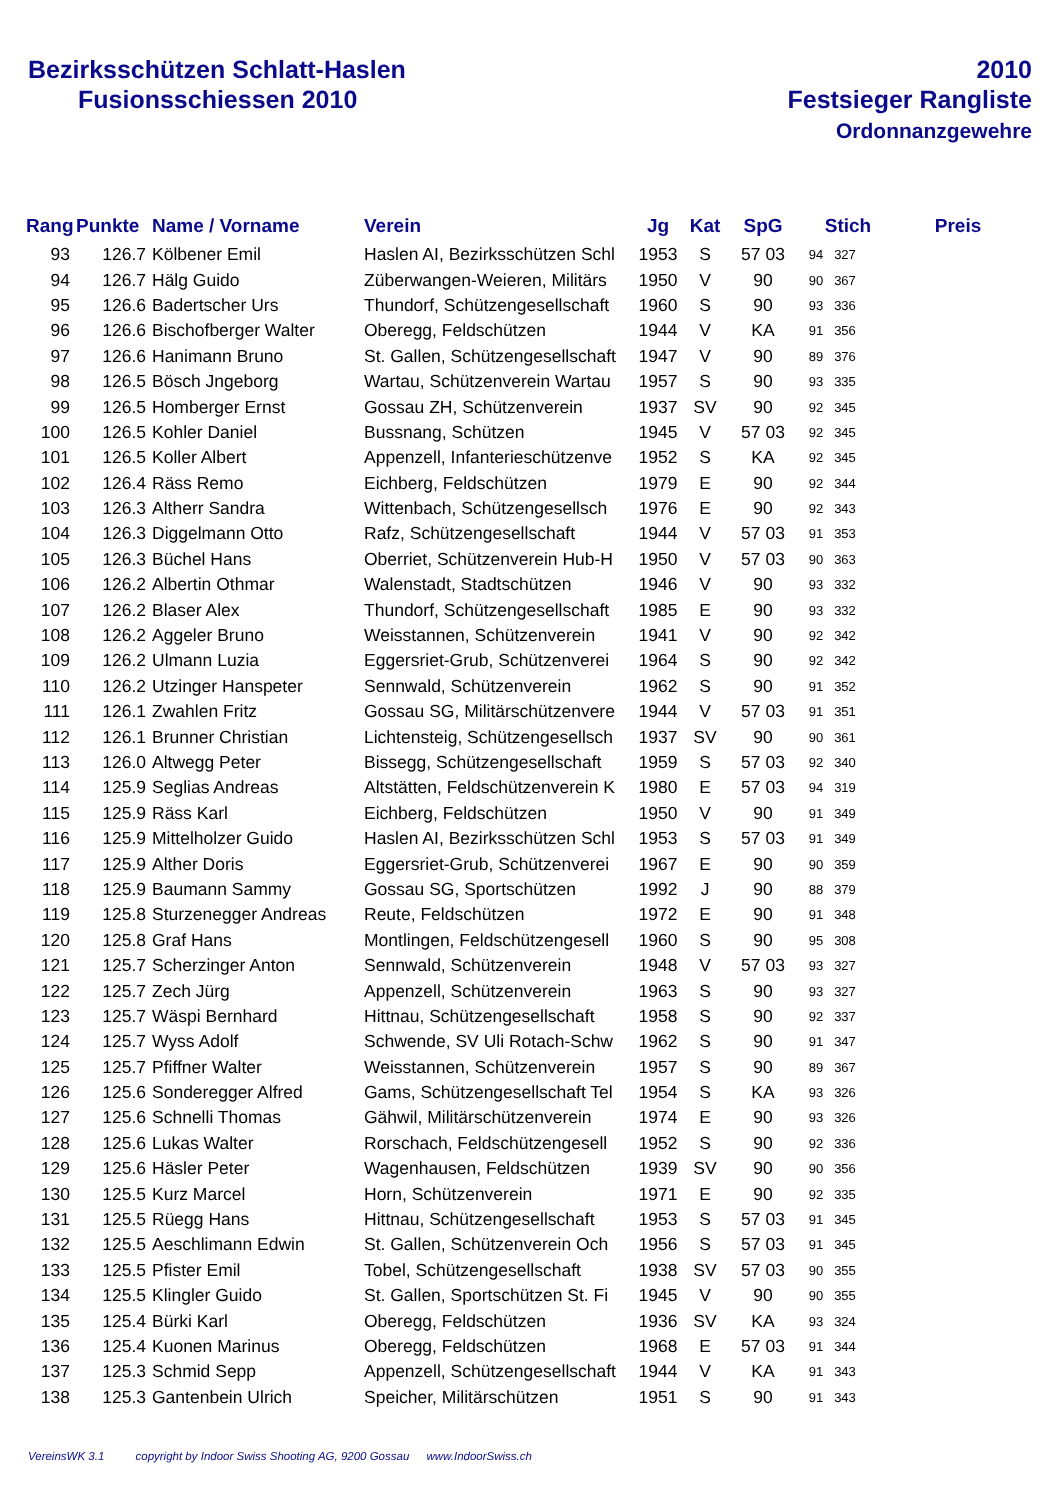Bezirksschützen Schlatt-Haslen
Fusionsschiessen 2010
2010
Festsieger Rangliste
Ordonnanzgewehre
| Rang | Punkte | Name / Vorname | Verein | Jg | Kat | SpG | Stich | Preis |
| --- | --- | --- | --- | --- | --- | --- | --- | --- |
| 93 | 126.7 | Kölbener Emil | Haslen AI, Bezirksschützen Schl | 1953 | S | 57 03 | 94 327 | |
| 94 | 126.7 | Hälg Guido | Züberwangen-Weieren, Militärs | 1950 | V | 90 | 90 367 | |
| 95 | 126.6 | Badertscher Urs | Thundorf, Schützengesellschaft | 1960 | S | 90 | 93 336 | |
| 96 | 126.6 | Bischofberger Walter | Oberegg, Feldschützen | 1944 | V | KA | 91 356 | |
| 97 | 126.6 | Hanimann Bruno | St. Gallen, Schützengesellschaft | 1947 | V | 90 | 89 376 | |
| 98 | 126.5 | Bösch Jngeborg | Wartau, Schützenverein Wartau | 1957 | S | 90 | 93 335 | |
| 99 | 126.5 | Homberger Ernst | Gossau ZH, Schützenverein | 1937 | SV | 90 | 92 345 | |
| 100 | 126.5 | Kohler Daniel | Bussnang, Schützen | 1945 | V | 57 03 | 92 345 | |
| 101 | 126.5 | Koller Albert | Appenzell, Infanterieschützenve | 1952 | S | KA | 92 345 | |
| 102 | 126.4 | Räss Remo | Eichberg, Feldschützen | 1979 | E | 90 | 92 344 | |
| 103 | 126.3 | Altherr Sandra | Wittenbach, Schützengesellsch | 1976 | E | 90 | 92 343 | |
| 104 | 126.3 | Diggelmann Otto | Rafz, Schützengesellschaft | 1944 | V | 57 03 | 91 353 | |
| 105 | 126.3 | Büchel Hans | Oberriet, Schützenverein Hub-H | 1950 | V | 57 03 | 90 363 | |
| 106 | 126.2 | Albertin Othmar | Walenstadt, Stadtschützen | 1946 | V | 90 | 93 332 | |
| 107 | 126.2 | Blaser Alex | Thundorf, Schützengesellschaft | 1985 | E | 90 | 93 332 | |
| 108 | 126.2 | Aggeler Bruno | Weisstannen, Schützenverein | 1941 | V | 90 | 92 342 | |
| 109 | 126.2 | Ulmann Luzia | Eggersriet-Grub, Schützenverei | 1964 | S | 90 | 92 342 | |
| 110 | 126.2 | Utzinger Hanspeter | Sennwald, Schützenverein | 1962 | S | 90 | 91 352 | |
| 111 | 126.1 | Zwahlen Fritz | Gossau SG, Militärschützenvere | 1944 | V | 57 03 | 91 351 | |
| 112 | 126.1 | Brunner Christian | Lichtensteig, Schützengesellsch | 1937 | SV | 90 | 90 361 | |
| 113 | 126.0 | Altwegg Peter | Bissegg, Schützengesellschaft | 1959 | S | 57 03 | 92 340 | |
| 114 | 125.9 | Seglias Andreas | Altstätten, Feldschützenverein K | 1980 | E | 57 03 | 94 319 | |
| 115 | 125.9 | Räss Karl | Eichberg, Feldschützen | 1950 | V | 90 | 91 349 | |
| 116 | 125.9 | Mittelholzer Guido | Haslen AI, Bezirksschützen Schl | 1953 | S | 57 03 | 91 349 | |
| 117 | 125.9 | Alther Doris | Eggersriet-Grub, Schützenverei | 1967 | E | 90 | 90 359 | |
| 118 | 125.9 | Baumann Sammy | Gossau SG, Sportschützen | 1992 | J | 90 | 88 379 | |
| 119 | 125.8 | Sturzenegger Andreas | Reute, Feldschützen | 1972 | E | 90 | 91 348 | |
| 120 | 125.8 | Graf Hans | Montlingen, Feldschützengesell | 1960 | S | 90 | 95 308 | |
| 121 | 125.7 | Scherzinger Anton | Sennwald, Schützenverein | 1948 | V | 57 03 | 93 327 | |
| 122 | 125.7 | Zech Jürg | Appenzell, Schützenverein | 1963 | S | 90 | 93 327 | |
| 123 | 125.7 | Wäspi Bernhard | Hittnau, Schützengesellschaft | 1958 | S | 90 | 92 337 | |
| 124 | 125.7 | Wyss Adolf | Schwende, SV Uli Rotach-Schw | 1962 | S | 90 | 91 347 | |
| 125 | 125.7 | Pfiffner Walter | Weisstannen, Schützenverein | 1957 | S | 90 | 89 367 | |
| 126 | 125.6 | Sonderegger Alfred | Gams, Schützengesellschaft Tel | 1954 | S | KA | 93 326 | |
| 127 | 125.6 | Schnelli Thomas | Gähwil, Militärschützenverein | 1974 | E | 90 | 93 326 | |
| 128 | 125.6 | Lukas Walter | Rorschach, Feldschützengesell | 1952 | S | 90 | 92 336 | |
| 129 | 125.6 | Häsler Peter | Wagenhausen, Feldschützen | 1939 | SV | 90 | 90 356 | |
| 130 | 125.5 | Kurz Marcel | Horn, Schützenverein | 1971 | E | 90 | 92 335 | |
| 131 | 125.5 | Rüegg Hans | Hittnau, Schützengesellschaft | 1953 | S | 57 03 | 91 345 | |
| 132 | 125.5 | Aeschlimann Edwin | St. Gallen, Schützenverein Och | 1956 | S | 57 03 | 91 345 | |
| 133 | 125.5 | Pfister Emil | Tobel, Schützengesellschaft | 1938 | SV | 57 03 | 90 355 | |
| 134 | 125.5 | Klingler Guido | St. Gallen, Sportschützen St. Fi | 1945 | V | 90 | 90 355 | |
| 135 | 125.4 | Bürki Karl | Oberegg, Feldschützen | 1936 | SV | KA | 93 324 | |
| 136 | 125.4 | Kuonen Marinus | Oberegg, Feldschützen | 1968 | E | 57 03 | 91 344 | |
| 137 | 125.3 | Schmid Sepp | Appenzell, Schützengesellschaft | 1944 | V | KA | 91 343 | |
| 138 | 125.3 | Gantenbein Ulrich | Speicher, Militärschützen | 1951 | S | 90 | 91 343 | |
VereinsWK 3.1 copyright by Indoor Swiss Shooting AG, 9200 Gossau www.IndoorSwiss.ch